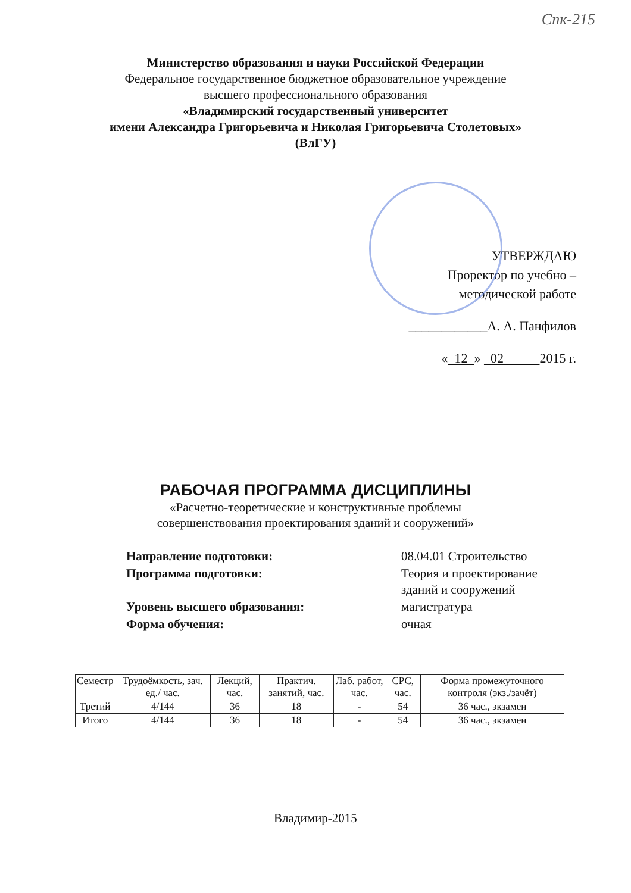Спк-215
Министерство образования и науки Российской Федерации
Федеральное государственное бюджетное образовательное учреждение
высшего профессионального образования
«Владимирский государственный университет
имени Александра Григорьевича и Николая Григорьевича Столетовых»
(ВлГУ)
УТВЕРЖДАЮ
Проректор по учебно –
методической работе
____________А. А. Панфилов
« 12 » 02 2015 г.
РАБОЧАЯ ПРОГРАММА ДИСЦИПЛИНЫ
«Расчетно-теоретические и конструктивные проблемы
совершенствования проектирования зданий и сооружений»
| Направление подготовки: | 08.04.01 Строительство |
| Программа подготовки: | Теория и проектирование зданий и сооружений |
| Уровень высшего образования: | магистратура |
| Форма обучения: | очная |
| Семестр | Трудоёмкость, зач. ед./ час. | Лекций, час. | Практич. занятий, час. | Лаб. работ, час. | СРС, час. | Форма промежуточного контроля (экз./зачёт) |
| --- | --- | --- | --- | --- | --- | --- |
| Третий | 4/144 | 36 | 18 | - | 54 | 36 час., экзамен |
| Итого | 4/144 | 36 | 18 | - | 54 | 36 час., экзамен |
Владимир-2015